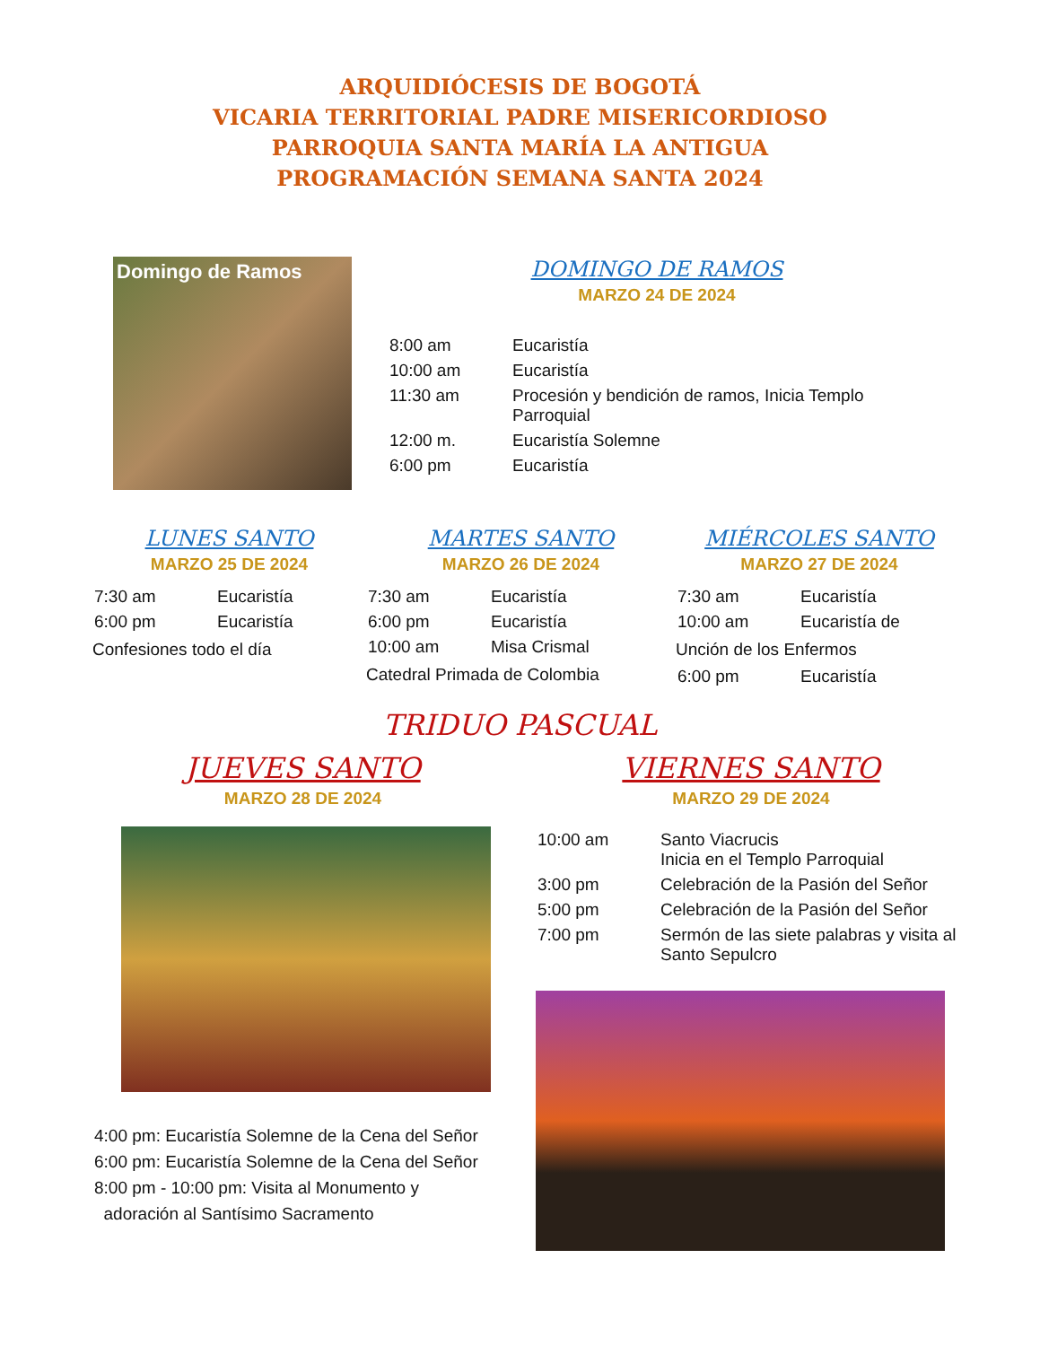ARQUIDIÓCESIS DE BOGOTÁ
VICARIA TERRITORIAL PADRE MISERICORDIOSO
PARROQUIA SANTA MARÍA LA ANTIGUA
PROGRAMACIÓN SEMANA SANTA 2024
Domingo de Ramos
DOMINGO DE RAMOS
MARZO 24 DE 2024
| 8:00 am | Eucaristía |
| 10:00 am | Eucaristía |
| 11:30 am | Procesión y bendición de ramos, Inicia Templo Parroquial |
| 12:00 m. | Eucaristía Solemne |
| 6:00 pm | Eucaristía |
LUNES SANTO
MARZO 25 DE 2024
| 7:30 am | Eucaristía |
| 6:00 pm | Eucaristía |
Confesiones todo el día
MARTES SANTO
MARZO 26 DE 2024
| 7:30 am | Eucaristía |
| 6:00 pm | Eucaristía |
| 10:00 am | Misa Crismal |
Catedral Primada de Colombia
MIÉRCOLES SANTO
MARZO 27 DE 2024
| 7:30 am | Eucaristía |
| 10:00 am | Eucaristía de |
Unción de los Enfermos
| 6:00 pm | Eucaristía |
TRIDUO PASCUAL
JUEVES SANTO
MARZO 28 DE 2024
4:00 pm: Eucaristía Solemne de la Cena del Señor
6:00 pm: Eucaristía Solemne de la Cena del Señor
8:00 pm - 10:00 pm: Visita al Monumento y
adoración al Santísimo Sacramento
VIERNES SANTO
MARZO 29 DE 2024
| 10:00 am | Santo Viacrucis Inicia en el Templo Parroquial |
| 3:00 pm | Celebración de la Pasión del Señor |
| 5:00 pm | Celebración de la Pasión del Señor |
| 7:00 pm | Sermón de las siete palabras y visita al Santo Sepulcro |